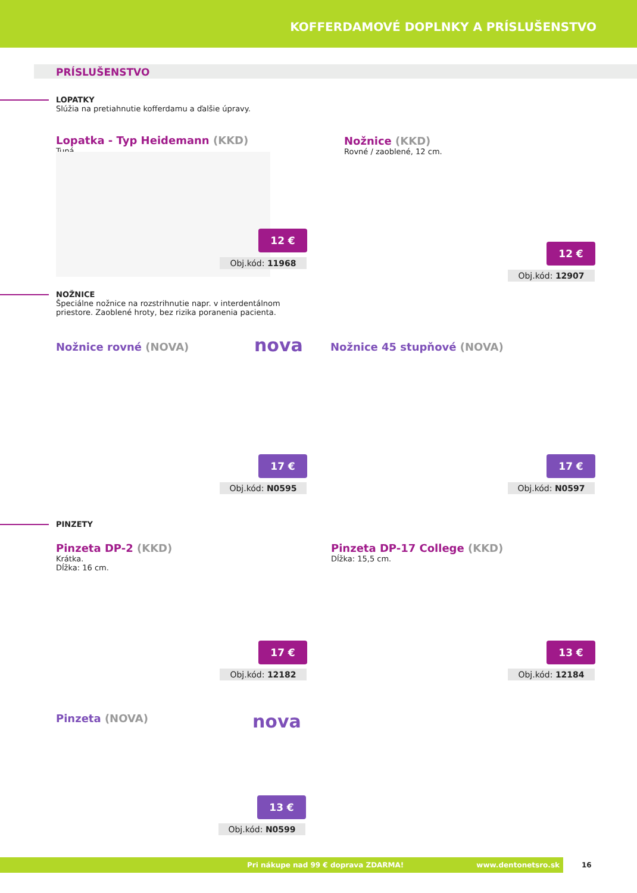KOFFERDAMOVÉ DOPLNKY A PRÍSLUŠENSTVO
PRÍSLUŠENSTVO
LOPATKY
Slúžia na pretiahnutie kofferdamu a ďalšie úpravy.
Lopatka - Typ Heidemann (KKD)
Tupá.
12 €
Obj.kód: 11968
Nožnice (KKD)
Rovné / zaoblené, 12 cm.
12 €
Obj.kód: 12907
NOŽNICE
Špeciálne nožnice na rozstrihnutie napr. v interdentálnom
priestore. Zaoblené hroty, bez rizika poranenia pacienta.
Nožnice rovné (NOVA) nova
17 €
Obj.kód: N0595
Nožnice 45 stupňové (NOVA)
17 €
Obj.kód: N0597
PINZETY
Pinzeta DP-2 (KKD)
Krátka.
Dĺžka: 16 cm.
17 €
Obj.kód: 12182
Pinzeta DP-17 College (KKD)
Dĺžka: 15,5 cm.
13 €
Obj.kód: 12184
Pinzeta (NOVA) nova
13 €
Obj.kód: N0599
Pri nákupe nad 99 € doprava ZDARMA! www.dentonetsro.sk 16